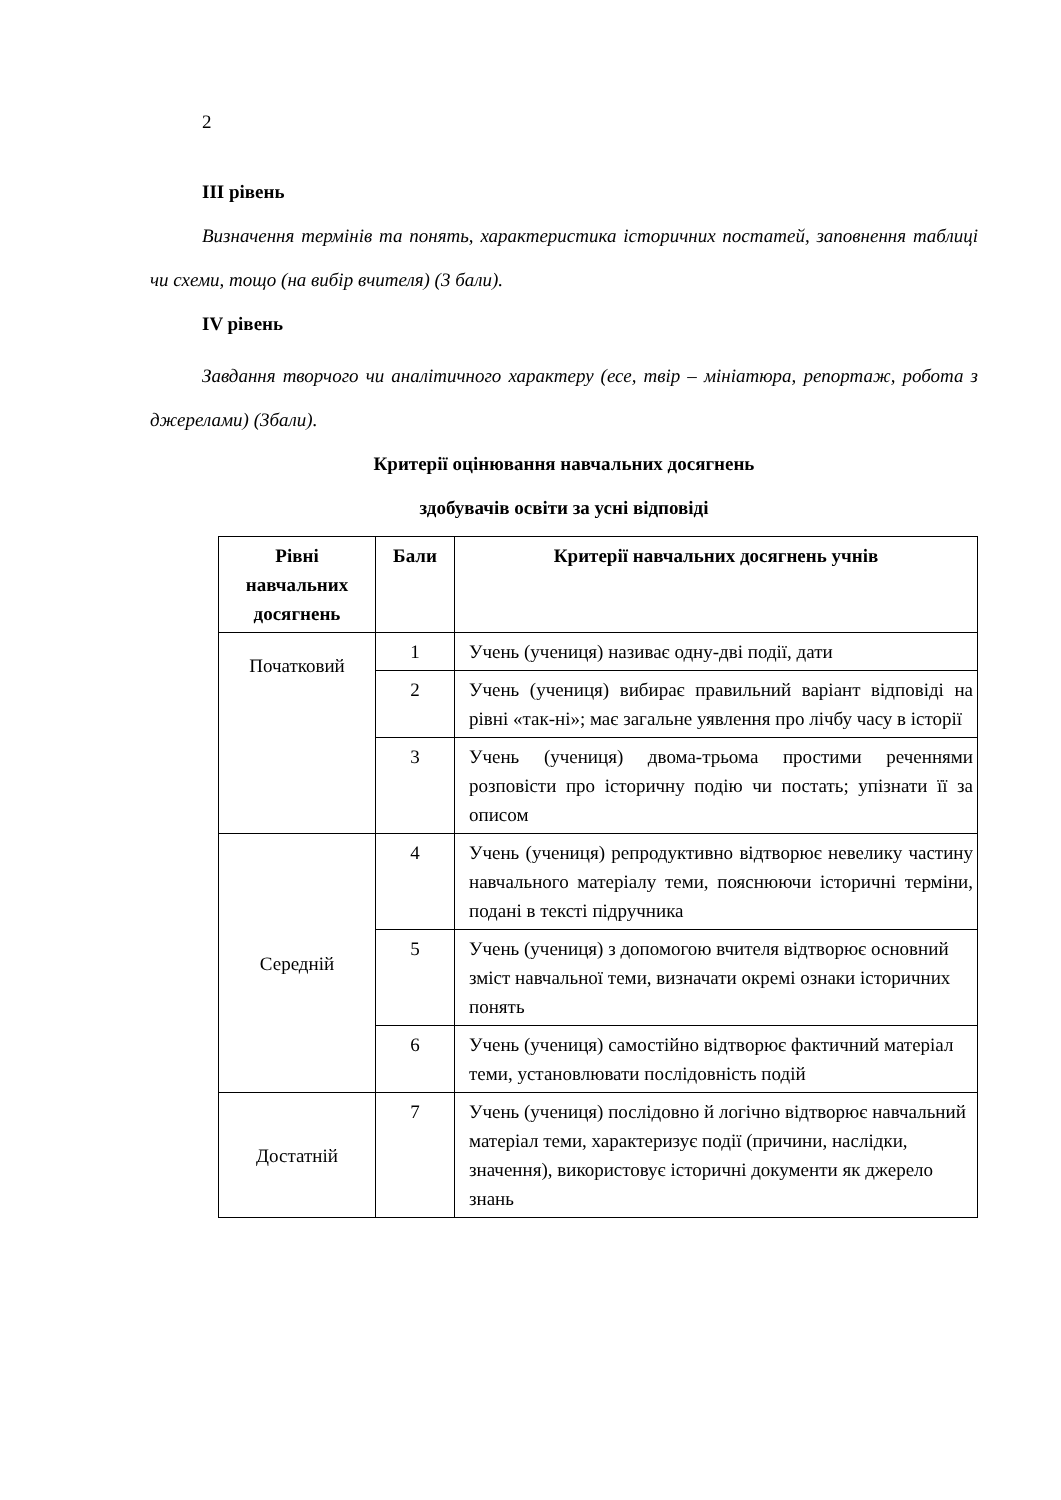2
III рівень
Визначення термінів та понять, характеристика історичних постатей, заповнення таблиці чи схеми, тощо (на вибір вчителя) (3 бали).
IV рівень
Завдання творчого чи аналітичного характеру (есе, твір – мініатюра, репортаж, робота з джерелами) (3бали).
Критерії оцінювання навчальних досягнень
здобувачів освіти за усні відповіді
| Рівні навчальних досягнень | Бали | Критерії навчальних досягнень учнів |
| --- | --- | --- |
| Початковий | 1 | Учень (учениця) називає одну-дві події, дати |
| | 2 | Учень (учениця) вибирає правильний варіант відповіді на рівні «так-ні»; має загальне уявлення про лічбу часу в історії |
| | 3 | Учень (учениця) двома-трьома простими реченнями розповісти про історичну подію чи постать; упізнати її за описом |
| Середній | 4 | Учень (учениця) репродуктивно відтворює невелику частину навчального матеріалу теми, пояснюючи історичні терміни, подані в тексті підручника |
| | 5 | Учень (учениця) з допомогою вчителя відтворює основний зміст навчальної теми, визначати окремі ознаки історичних понять |
| | 6 | Учень (учениця) самостійно відтворює фактичний матеріал теми, установлювати послідовність подій |
| Достатній | 7 | Учень (учениця) послідовно й логічно відтворює навчальний матеріал теми, характеризує події (причини, наслідки, значення), використовує історичні документи як джерело знань |